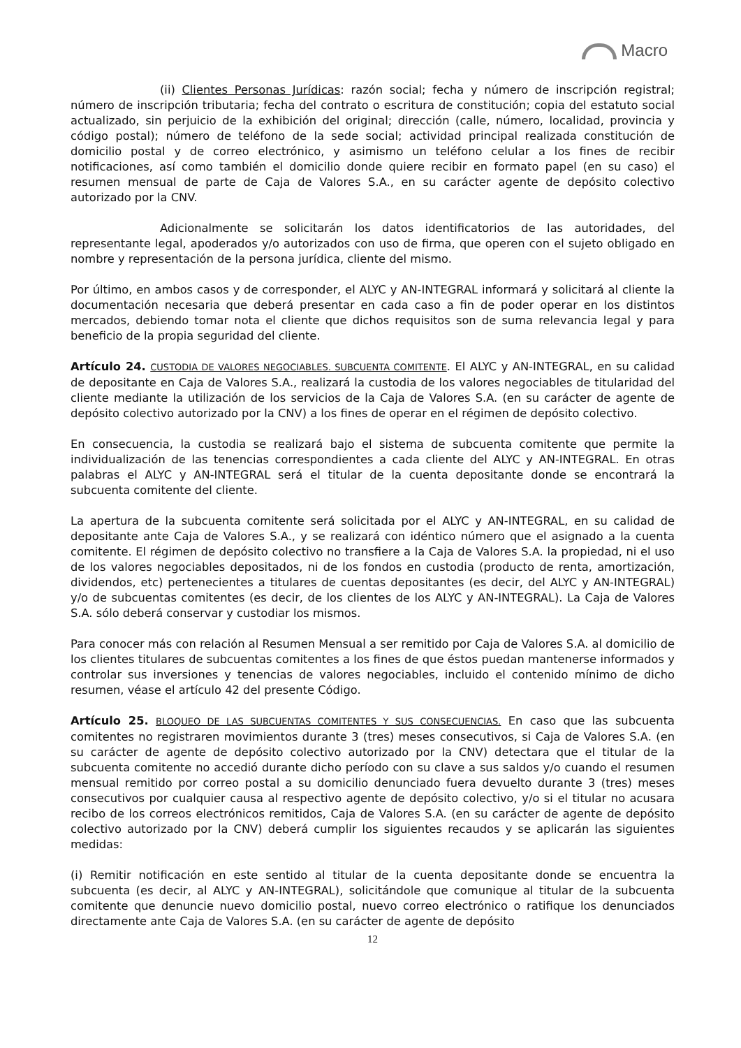Macro
(ii) Clientes Personas Jurídicas: razón social; fecha y número de inscripción registral; número de inscripción tributaria; fecha del contrato o escritura de constitución; copia del estatuto social actualizado, sin perjuicio de la exhibición del original; dirección (calle, número, localidad, provincia y código postal); número de teléfono de la sede social; actividad principal realizada constitución de domicilio postal y de correo electrónico, y asimismo un teléfono celular a los fines de recibir notificaciones, así como también el domicilio donde quiere recibir en formato papel (en su caso) el resumen mensual de parte de Caja de Valores S.A., en su carácter agente de depósito colectivo autorizado por la CNV.
Adicionalmente se solicitarán los datos identificatorios de las autoridades, del representante legal, apoderados y/o autorizados con uso de firma, que operen con el sujeto obligado en nombre y representación de la persona jurídica, cliente del mismo.
Por último, en ambos casos y de corresponder, el ALYC y AN-INTEGRAL informará y solicitará al cliente la documentación necesaria que deberá presentar en cada caso a fin de poder operar en los distintos mercados, debiendo tomar nota el cliente que dichos requisitos son de suma relevancia legal y para beneficio de la propia seguridad del cliente.
Artículo 24. CUSTODIA DE VALORES NEGOCIABLES. SUBCUENTA COMITENTE. El ALYC y AN-INTEGRAL, en su calidad de depositante en Caja de Valores S.A., realizará la custodia de los valores negociables de titularidad del cliente mediante la utilización de los servicios de la Caja de Valores S.A. (en su carácter de agente de depósito colectivo autorizado por la CNV) a los fines de operar en el régimen de depósito colectivo.
En consecuencia, la custodia se realizará bajo el sistema de subcuenta comitente que permite la individualización de las tenencias correspondientes a cada cliente del ALYC y AN-INTEGRAL. En otras palabras el ALYC y AN-INTEGRAL será el titular de la cuenta depositante donde se encontrará la subcuenta comitente del cliente.
La apertura de la subcuenta comitente será solicitada por el ALYC y AN-INTEGRAL, en su calidad de depositante ante Caja de Valores S.A., y se realizará con idéntico número que el asignado a la cuenta comitente. El régimen de depósito colectivo no transfiere a la Caja de Valores S.A. la propiedad, ni el uso de los valores negociables depositados, ni de los fondos en custodia (producto de renta, amortización, dividendos, etc) pertenecientes a titulares de cuentas depositantes (es decir, del ALYC y AN-INTEGRAL) y/o de subcuentas comitentes (es decir, de los clientes de los ALYC y AN-INTEGRAL). La Caja de Valores S.A. sólo deberá conservar y custodiar los mismos.
Para conocer más con relación al Resumen Mensual a ser remitido por Caja de Valores S.A. al domicilio de los clientes titulares de subcuentas comitentes a los fines de que éstos puedan mantenerse informados y controlar sus inversiones y tenencias de valores negociables, incluido el contenido mínimo de dicho resumen, véase el artículo 42 del presente Código.
Artículo 25. BLOQUEO DE LAS SUBCUENTAS COMITENTES Y SUS CONSECUENCIAS. En caso que las subcuenta comitentes no registraren movimientos durante 3 (tres) meses consecutivos, si Caja de Valores S.A. (en su carácter de agente de depósito colectivo autorizado por la CNV) detectara que el titular de la subcuenta comitente no accedió durante dicho período con su clave a sus saldos y/o cuando el resumen mensual remitido por correo postal a su domicilio denunciado fuera devuelto durante 3 (tres) meses consecutivos por cualquier causa al respectivo agente de depósito colectivo, y/o si el titular no acusara recibo de los correos electrónicos remitidos, Caja de Valores S.A. (en su carácter de agente de depósito colectivo autorizado por la CNV) deberá cumplir los siguientes recaudos y se aplicarán las siguientes medidas:
(i) Remitir notificación en este sentido al titular de la cuenta depositante donde se encuentra la subcuenta (es decir, al ALYC y AN-INTEGRAL), solicitándole que comunique al titular de la subcuenta comitente que denuncie nuevo domicilio postal, nuevo correo electrónico o ratifique los denunciados directamente ante Caja de Valores S.A. (en su carácter de agente de depósito
12